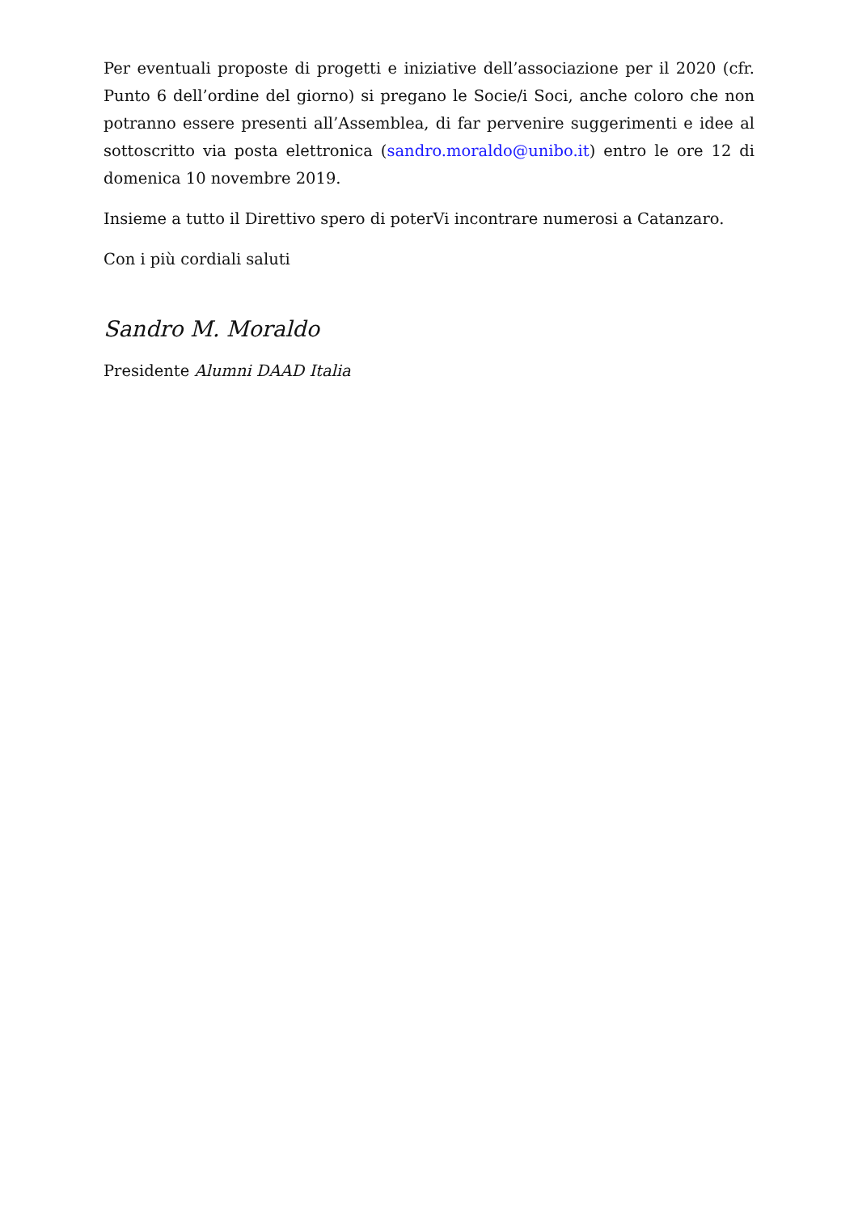Per eventuali proposte di progetti e iniziative dell’associazione per il 2020 (cfr. Punto 6 dell’ordine del giorno) si pregano le Socie/i Soci, anche coloro che non potranno essere presenti all’Assemblea, di far pervenire suggerimenti e idee al sottoscritto via posta elettronica (sandro.moraldo@unibo.it) entro le ore 12 di domenica 10 novembre 2019.
Insieme a tutto il Direttivo spero di poterVi incontrare numerosi a Catanzaro.
Con i più cordiali saluti
Sandro M. Moraldo
Presidente Alumni DAAD Italia